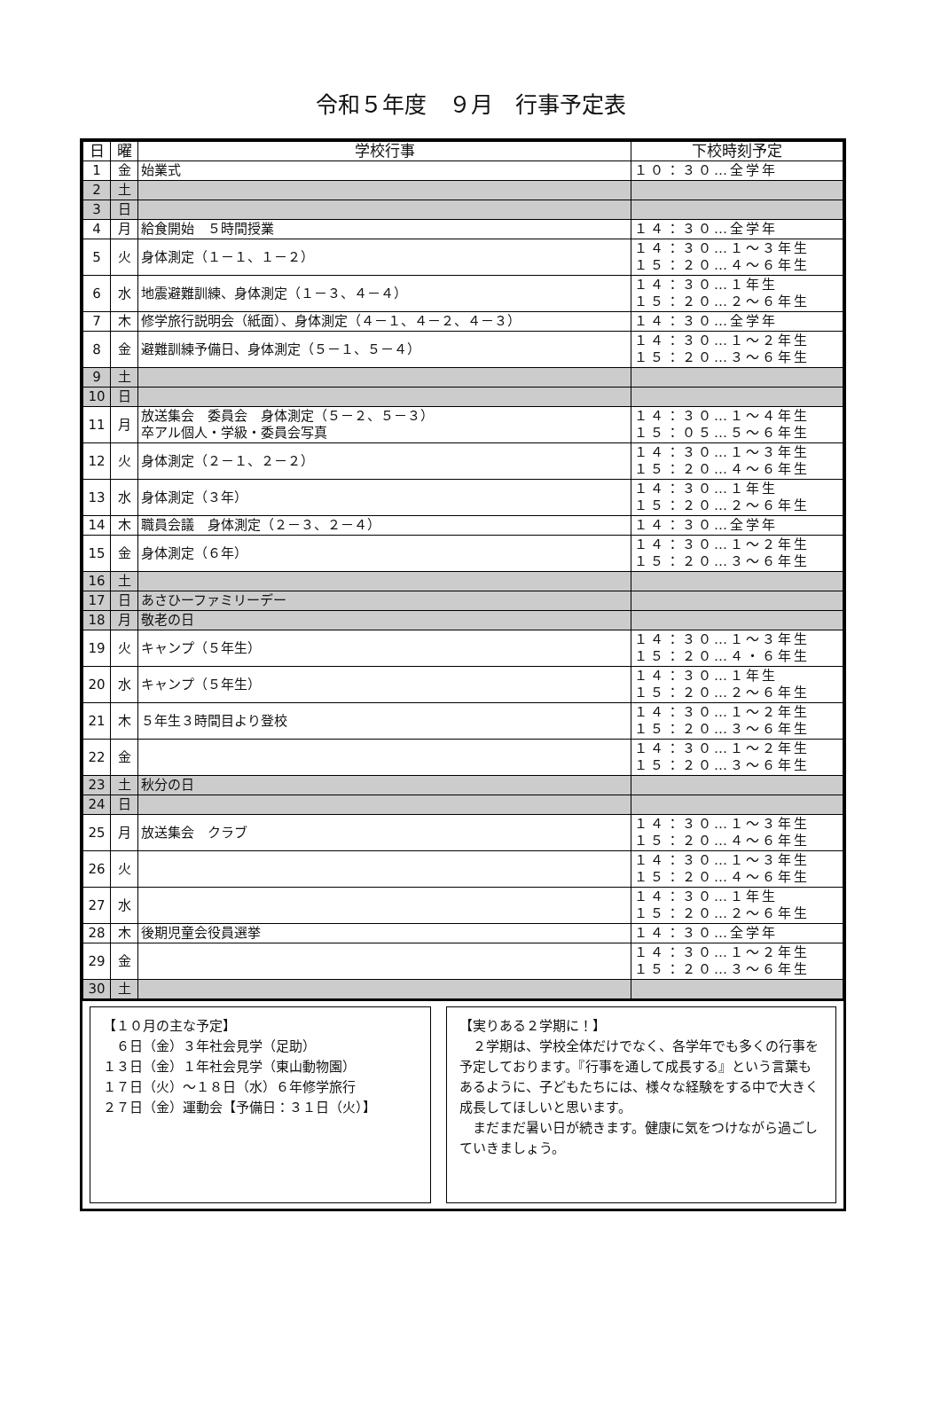令和５年度　９月　行事予定表
| 日 | 曜 | 学校行事 | 下校時刻予定 |
| --- | --- | --- | --- |
| 1 | 金 | 始業式 | １０：３０…全学年 |
| 2 | 土 | | |
| 3 | 日 | | |
| 4 | 月 | 給食開始 ５時間授業 | １４：３０…全学年 |
| 5 | 火 | 身体測定（１－１、１－２） | １４：３０…１～３年生 １５：２０…４～６年生 |
| 6 | 水 | 地震避難訓練、身体測定（１－３、４－４） | １４：３０…１年生 １５：２０…２～６年生 |
| 7 | 木 | 修学旅行説明会（紙面）、身体測定（４－１、４－２、４－３） | １４：３０…全学年 |
| 8 | 金 | 避難訓練予備日、身体測定（５－１、５－４） | １４：３０…１～２年生 １５：２０…３～６年生 |
| 9 | 土 | | |
| 10 | 日 | | |
| 11 | 月 | 放送集会 委員会 身体測定（５－２、５－３） 卒アル個人・学級・委員会写真 | １４：３０…１～４年生 １５：０５…５～６年生 |
| 12 | 火 | 身体測定（２－１、２－２） | １４：３０…１～３年生 １５：２０…４～６年生 |
| 13 | 水 | 身体測定（３年） | １４：３０…１年生 １５：２０…２～６年生 |
| 14 | 木 | 職員会議 身体測定（２－３、２－４） | １４：３０…全学年 |
| 15 | 金 | 身体測定（６年） | １４：３０…１～２年生 １５：２０…３～６年生 |
| 16 | 土 | | |
| 17 | 日 | あさひーファミリーデー | |
| 18 | 月 | 敬老の日 | |
| 19 | 火 | キャンプ（５年生） | １４：３０…１～３年生 １５：２０…４・６年生 |
| 20 | 水 | キャンプ（５年生） | １４：３０…１年生 １５：２０…２～６年生 |
| 21 | 木 | ５年生３時間目より登校 | １４：３０…１～２年生 １５：２０…３～６年生 |
| 22 | 金 | | １４：３０…１～２年生 １５：２０…３～６年生 |
| 23 | 土 | 秋分の日 | |
| 24 | 日 | | |
| 25 | 月 | 放送集会 クラブ | １４：３０…１～３年生 １５：２０…４～６年生 |
| 26 | 火 | | １４：３０…１～３年生 １５：２０…４～６年生 |
| 27 | 水 | | １４：３０…１年生 １５：２０…２～６年生 |
| 28 | 木 | 後期児童会役員選挙 | １４：３０…全学年 |
| 29 | 金 | | １４：３０…１～２年生 １５：２０…３～６年生 |
| 30 | 土 | | |
【１０月の主な予定】
　６日（金）３年社会見学（足助）
１３日（金）１年社会見学（東山動物園）
１７日（火）～１８日（水）６年修学旅行
２７日（金）運動会【予備日：３１日（火）】
【実りある２学期に！】
　２学期は、学校全体だけでなく、各学年でも多くの行事を予定しております。『行事を通して成長する』という言葉もあるように、子どもたちには、様々な経験をする中で大きく成長してほしいと思います。
　まだまだ暑い日が続きます。健康に気をつけながら過ごしていきましょう。